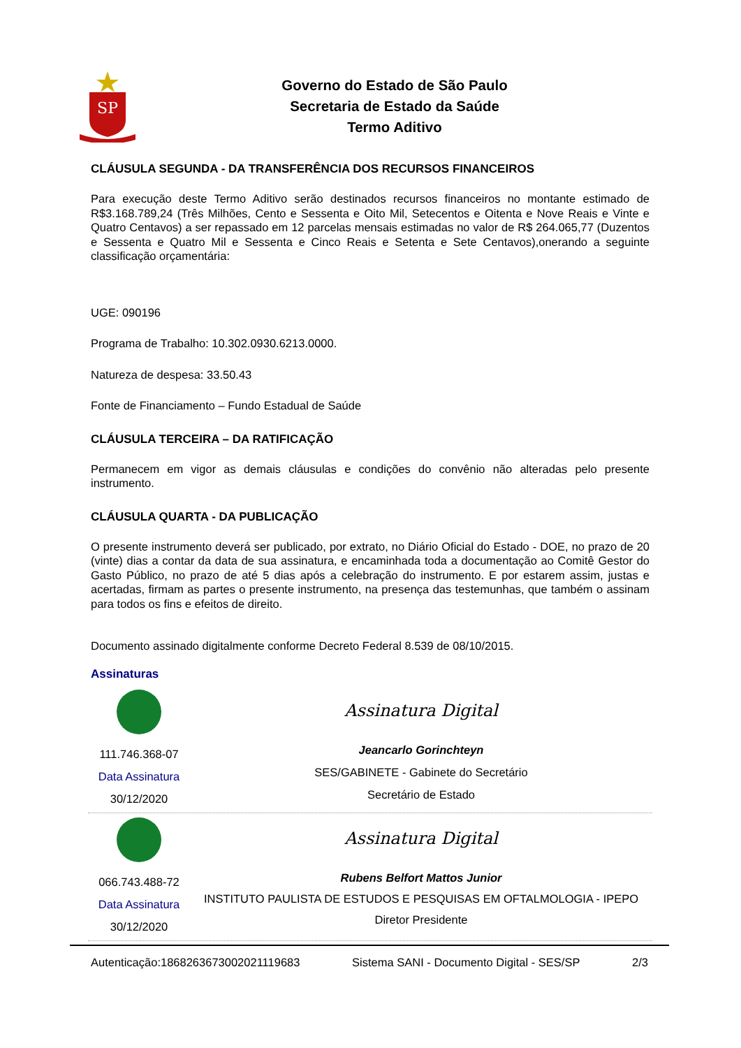SP
Governo do Estado de São Paulo
Secretaria de Estado da Saúde
Termo Aditivo
CLÁUSULA SEGUNDA - DA TRANSFERÊNCIA DOS RECURSOS FINANCEIROS
Para execução deste Termo Aditivo serão destinados recursos financeiros no montante estimado de R$3.168.789,24 (Três Milhões, Cento e Sessenta e Oito Mil, Setecentos e Oitenta e Nove Reais e Vinte e Quatro Centavos) a ser repassado em 12 parcelas mensais estimadas no valor de R$ 264.065,77 (Duzentos e Sessenta e Quatro Mil e Sessenta e Cinco Reais e Setenta e Sete Centavos),onerando a seguinte classificação orçamentária:
UGE: 090196
Programa de Trabalho: 10.302.0930.6213.0000.
Natureza de despesa: 33.50.43
Fonte de Financiamento – Fundo Estadual de Saúde
CLÁUSULA TERCEIRA – DA RATIFICAÇÃO
Permanecem em vigor as demais cláusulas e condições do convênio não alteradas pelo presente instrumento.
CLÁUSULA QUARTA - DA PUBLICAÇÃO
O presente instrumento deverá ser publicado, por extrato, no Diário Oficial do Estado - DOE, no prazo de 20 (vinte) dias a contar da data de sua assinatura, e encaminhada toda a documentação ao Comitê Gestor do Gasto Público, no prazo de até 5 dias após a celebração do instrumento. E por estarem assim, justas e acertadas, firmam as partes o presente instrumento, na presença das testemunhas, que também o assinam para todos os fins e efeitos de direito.
Documento assinado digitalmente conforme Decreto Federal 8.539 de 08/10/2015.
Assinaturas
111.746.368-07
Data Assinatura
30/12/2020
Assinatura Digital
Jeancarlo Gorinchteyn
SES/GABINETE - Gabinete do Secretário
Secretário de Estado
066.743.488-72
Data Assinatura
30/12/2020
Assinatura Digital
Rubens Belfort Mattos Junior
INSTITUTO PAULISTA DE ESTUDOS E PESQUISAS EM OFTALMOLOGIA - IPEPO
Diretor Presidente
Autenticação:1868263673002021119683 Sistema SANI - Documento Digital - SES/SP 2/3